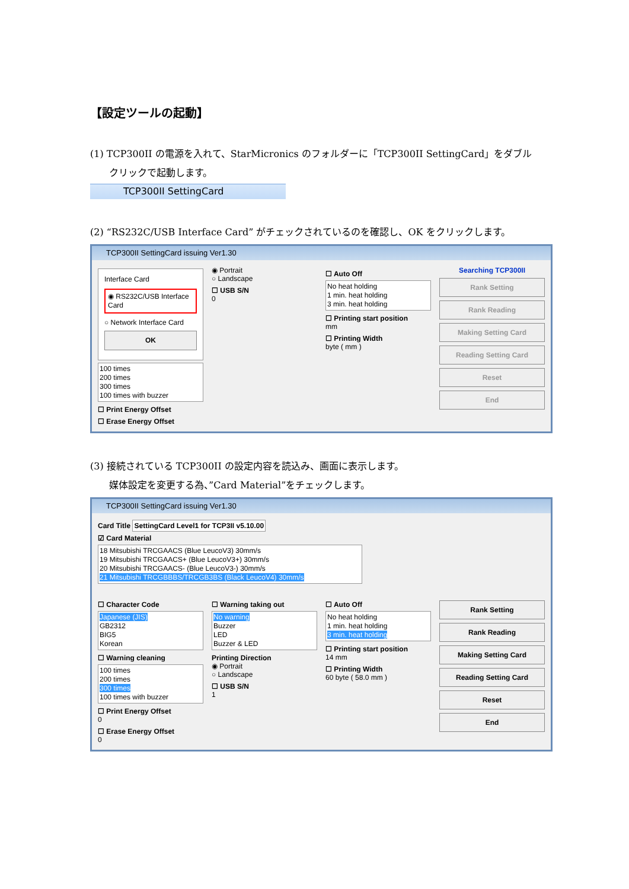【設定ツールの起動】
(1) TCP300II の電源を入れて、StarMicronics のフォルダーに「TCP300II SettingCard」をダブル
クリックで起動します。
TCP300II SettingCard
(2) “RS232C/USB Interface Card” がチェックされているのを確認し、OK をクリックします。
TCP300II SettingCard issuing Ver1.30
Interface Card
◉ RS232C/USB Interface Card
○ Network Interface Card
OK
100 times
200 times
300 times
100 times with buzzer
☐ Print Energy Offset
☐ Erase Energy Offset
◉ Portrait
○ Landscape
☐ USB S/N
0
☐ Auto Off
No heat holding
1 min. heat holding
3 min. heat holding
☐ Printing start position
mm
☐ Printing Width
byte ( mm )
Searching TCP300II
Rank Setting
Rank Reading
Making Setting Card
Reading Setting Card
Reset
End
(3) 接続されている TCP300II の設定内容を読込み、画面に表示します。
媒体設定を変更する為、”Card Material”をチェックします。
TCP300II SettingCard issuing Ver1.30
Card Title SettingCard Level1 for TCP3II v5.10.00
☑ Card Material
18 Mitsubishi TRCGAACS (Blue LeucoV3) 30mm/s
19 Mitsubishi TRCGAACS+ (Blue LeucoV3+) 30mm/s
20 Mitsubishi TRCGAACS- (Blue LeucoV3-) 30mm/s
21 Mitsubishi TRCGBBBS/TRCGB3BS (Black LeucoV4) 30mm/s
☐ Character Code
Japanese (JIS)
GB2312
BIG5
Korean
☐ Warning cleaning
100 times
200 times
300 times
100 times with buzzer
☐ Print Energy Offset
0
☐ Erase Energy Offset
0
☐ Warning taking out
No warning
Buzzer
LED
Buzzer & LED
Printing Direction
◉ Portrait
○ Landscape
☐ USB S/N
1
☐ Auto Off
No heat holding
1 min. heat holding
3 min. heat holding
☐ Printing start position
14 mm
☐ Printing Width
60 byte ( 58.0 mm )
Rank Setting
Rank Reading
Making Setting Card
Reading Setting Card
Reset
End